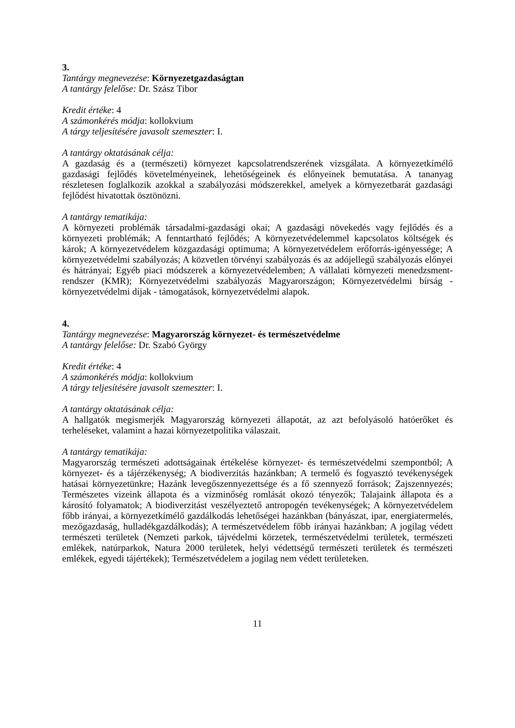3.
Tantárgy megnevezése: Környezetgazdaságtan
A tantárgy felelőse: Dr. Szász Tibor
Kredit értéke: 4
A számonkérés módja: kollokvium
A tárgy teljesítésére javasolt szemeszter: I.
A tantárgy oktatásának célja:
A gazdaság és a (természeti) környezet kapcsolatrendszerének vizsgálata. A környezetkímélő gazdasági fejlődés követelményeinek, lehetőségeinek és előnyeinek bemutatása. A tananyag részletesen foglalkozik azokkal a szabályozási módszerekkel, amelyek a környezetbarát gazdasági fejlődést hivatottak ösztönözni.
A tantárgy tematikája:
A környezeti problémák társadalmi-gazdasági okai; A gazdasági növekedés vagy fejlődés és a környezeti problémák; A fenntartható fejlődés; A környezetvédelemmel kapcsolatos költségek és károk; A környezetvédelem közgazdasági optimuma; A környezetvédelem erőforrás-igényessége; A környezetvédelmi szabályozás; A közvetlen törvényi szabályozás és az adójellegű szabályozás előnyei és hátrányai; Egyéb piaci módszerek a környezetvédelemben; A vállalati környezeti menedzsment-rendszer (KMR); Környezetvédelmi szabályozás Magyarországon; Környezetvédelmi bírság - környezetvédelmi díjak - támogatások, környezetvédelmi alapok.
4.
Tantárgy megnevezése: Magyarország környezet- és természetvédelme
A tantárgy felelőse: Dr. Szabó György
Kredit értéke: 4
A számonkérés módja: kollokvium
A tárgy teljesítésére javasolt szemeszter: I.
A tantárgy oktatásának célja:
A hallgatók megismerjék Magyarország környezeti állapotát, az azt befolyásoló hatóerőket és terheléseket, valamint a hazai környezetpolitika válaszait.
A tantárgy tematikája:
Magyarország természeti adottságainak értékelése környezet- és természetvédelmi szempontból; A környezet- és a tájérzékenység; A biodiverzitás hazánkban; A termelő és fogyasztó tevékenységek hatásai környezetünkre; Hazánk levegőszennyezettsége és a fő szennyező források; Zajszennyezés; Természetes vizeink állapota és a vízminőség romlását okozó tényezők; Talajaink állapota és a károsító folyamatok; A biodiverzitást veszélyeztető antropogén tevékenységek; A környezetvédelem főbb irányai, a környezetkímélő gazdálkodás lehetőségei hazánkban (bányászat, ipar, energiatermelés, mezőgazdaság, hulladékgazdálkodás); A természetvédelem főbb irányai hazánkban; A jogilag védett természeti területek (Nemzeti parkok, tájvédelmi körzetek, természetvédelmi területek, természeti emlékek, natúrparkok, Natura 2000 területek, helyi védettségű természeti területek és természeti emlékek, egyedi tájértékek); Természetvédelem a jogilag nem védett területeken.
11